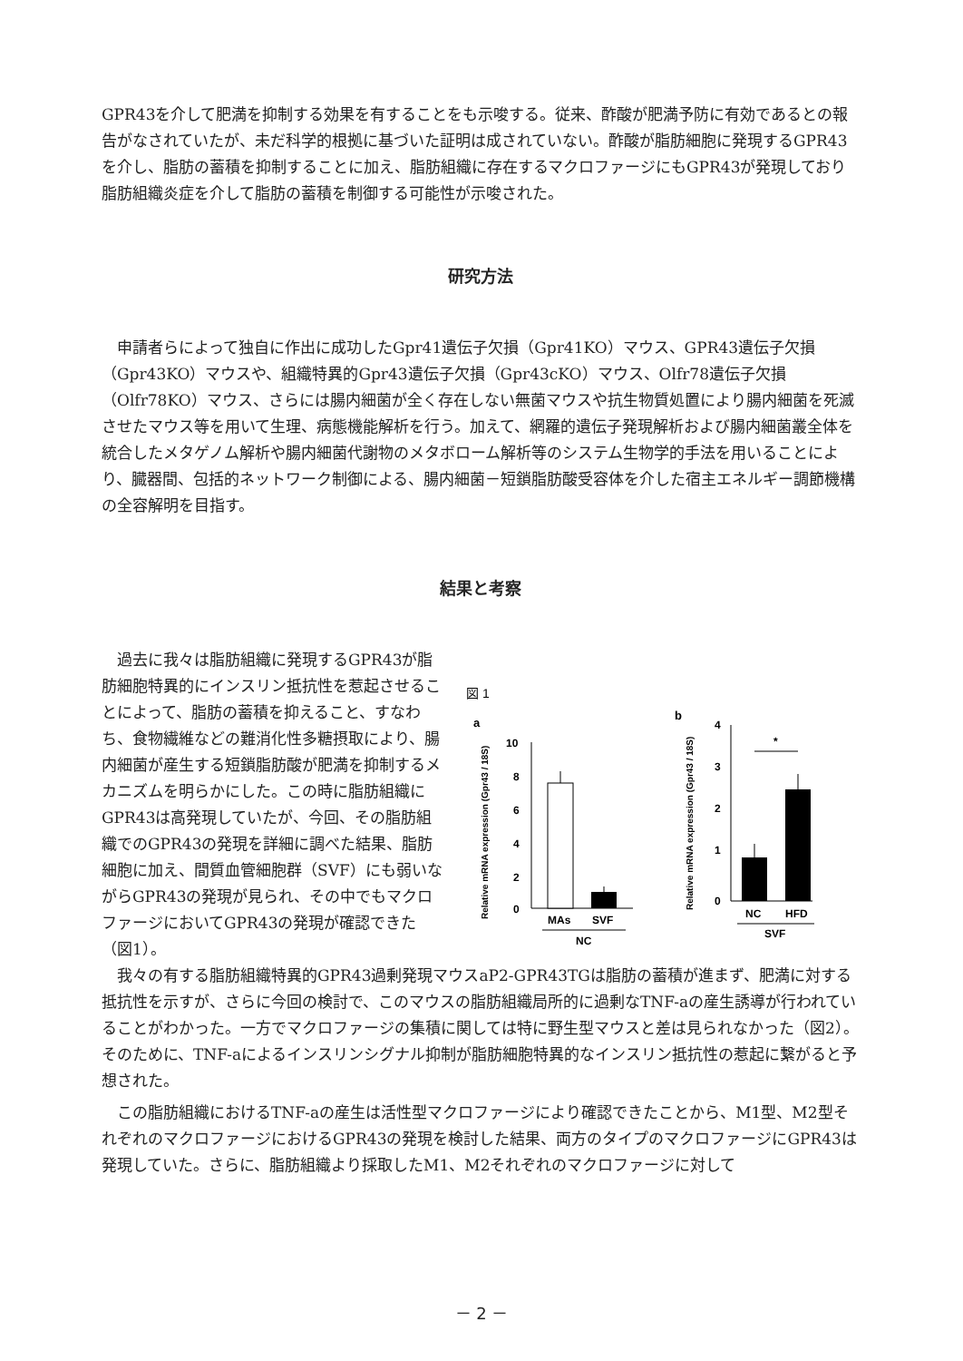GPR43を介して肥満を抑制する効果を有することをも示唆する。従来、酢酸が肥満予防に有効であるとの報告がなされていたが、未だ科学的根拠に基づいた証明は成されていない。酢酸が脂肪細胞に発現するGPR43を介し、脂肪の蓄積を抑制することに加え、脂肪組織に存在するマクロファージにもGPR43が発現しており脂肪組織炎症を介して脂肪の蓄積を制御する可能性が示唆された。
研究方法
申請者らによって独自に作出に成功したGpr41遺伝子欠損（Gpr41KO）マウス、GPR43遺伝子欠損（Gpr43KO）マウスや、組織特異的Gpr43遺伝子欠損（Gpr43cKO）マウス、Olfr78遺伝子欠損（Olfr78KO）マウス、さらには腸内細菌が全く存在しない無菌マウスや抗生物質処置により腸内細菌を死滅させたマウス等を用いて生理、病態機能解析を行う。加えて、網羅的遺伝子発現解析および腸内細菌叢全体を統合したメタゲノム解析や腸内細菌代謝物のメタボローム解析等のシステム生物学的手法を用いることにより、臓器間、包括的ネットワーク制御による、腸内細菌－短鎖脂肪酸受容体を介した宿主エネルギー調節機構の全容解明を目指す。
結果と考察
過去に我々は脂肪組織に発現するGPR43が脂肪細胞特異的にインスリン抵抗性を惹起させることによって、脂肪の蓄積を抑えること、すなわち、食物繊維などの難消化性多糖摂取により、腸内細菌が産生する短鎖脂肪酸が肥満を抑制するメカニズムを明らかにした。この時に脂肪組織にGPR43は高発現していたが、今回、その脂肪組織でのGPR43の発現を詳細に調べた結果、脂肪細胞に加え、間質血管細胞群（SVF）にも弱いながらGPR43の発現が見られ、その中でもマクロファージにおいてGPR43の発現が確認できた（図1）。
図 1
a
b
10
8
6
4
2
0
MAs
SVF
NC
Relative mRNA expression (Gpr43 / 18S)
4
3
2
1
0
*
NC
HFD
SVF
Relative mRNA expression (Gpr43 / 18S)
我々の有する脂肪組織特異的GPR43過剰発現マウスaP2-GPR43TGは脂肪の蓄積が進まず、肥満に対する抵抗性を示すが、さらに今回の検討で、このマウスの脂肪組織局所的に過剰なTNF-aの産生誘導が行われていることがわかった。一方でマクロファージの集積に関しては特に野生型マウスと差は見られなかった（図2）。そのために、TNF-aによるインスリンシグナル抑制が脂肪細胞特異的なインスリン抵抗性の惹起に繋がると予想された。
この脂肪組織におけるTNF-aの産生は活性型マクロファージにより確認できたことから、M1型、M2型それぞれのマクロファージにおけるGPR43の発現を検討した結果、両方のタイプのマクロファージにGPR43は発現していた。さらに、脂肪組織より採取したM1、M2それぞれのマクロファージに対して
－ 2 －